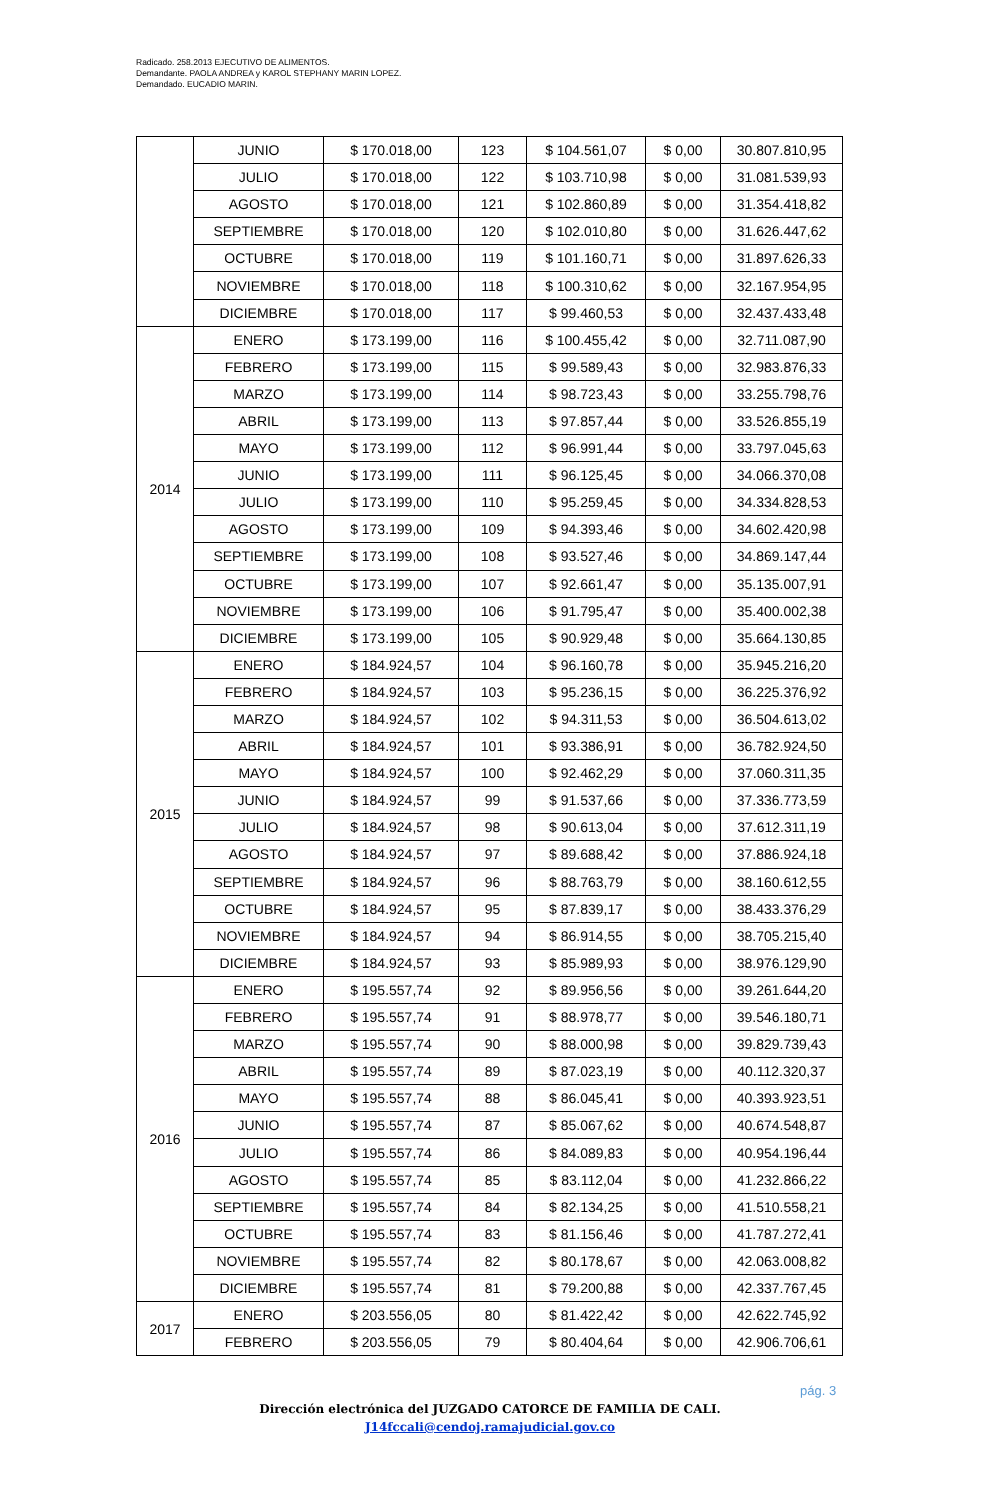Radicado. 258.2013 EJECUTIVO DE ALIMENTOS.
Demandante. PAOLA ANDREA y KAROL STEPHANY MARIN LOPEZ.
Demandado. EUCADIO MARIN.
| | JUNIO | $ 170.018,00 | 123 | $ 104.561,07 | $ 0,00 | 30.807.810,95 |
| | JULIO | $ 170.018,00 | 122 | $ 103.710,98 | $ 0,00 | 31.081.539,93 |
| | AGOSTO | $ 170.018,00 | 121 | $ 102.860,89 | $ 0,00 | 31.354.418,82 |
| | SEPTIEMBRE | $ 170.018,00 | 120 | $ 102.010,80 | $ 0,00 | 31.626.447,62 |
| | OCTUBRE | $ 170.018,00 | 119 | $ 101.160,71 | $ 0,00 | 31.897.626,33 |
| | NOVIEMBRE | $ 170.018,00 | 118 | $ 100.310,62 | $ 0,00 | 32.167.954,95 |
| | DICIEMBRE | $ 170.018,00 | 117 | $ 99.460,53 | $ 0,00 | 32.437.433,48 |
| 2014 | ENERO | $ 173.199,00 | 116 | $ 100.455,42 | $ 0,00 | 32.711.087,90 |
| | FEBRERO | $ 173.199,00 | 115 | $ 99.589,43 | $ 0,00 | 32.983.876,33 |
| | MARZO | $ 173.199,00 | 114 | $ 98.723,43 | $ 0,00 | 33.255.798,76 |
| | ABRIL | $ 173.199,00 | 113 | $ 97.857,44 | $ 0,00 | 33.526.855,19 |
| | MAYO | $ 173.199,00 | 112 | $ 96.991,44 | $ 0,00 | 33.797.045,63 |
| | JUNIO | $ 173.199,00 | 111 | $ 96.125,45 | $ 0,00 | 34.066.370,08 |
| | JULIO | $ 173.199,00 | 110 | $ 95.259,45 | $ 0,00 | 34.334.828,53 |
| | AGOSTO | $ 173.199,00 | 109 | $ 94.393,46 | $ 0,00 | 34.602.420,98 |
| | SEPTIEMBRE | $ 173.199,00 | 108 | $ 93.527,46 | $ 0,00 | 34.869.147,44 |
| | OCTUBRE | $ 173.199,00 | 107 | $ 92.661,47 | $ 0,00 | 35.135.007,91 |
| | NOVIEMBRE | $ 173.199,00 | 106 | $ 91.795,47 | $ 0,00 | 35.400.002,38 |
| | DICIEMBRE | $ 173.199,00 | 105 | $ 90.929,48 | $ 0,00 | 35.664.130,85 |
| 2015 | ENERO | $ 184.924,57 | 104 | $ 96.160,78 | $ 0,00 | 35.945.216,20 |
| | FEBRERO | $ 184.924,57 | 103 | $ 95.236,15 | $ 0,00 | 36.225.376,92 |
| | MARZO | $ 184.924,57 | 102 | $ 94.311,53 | $ 0,00 | 36.504.613,02 |
| | ABRIL | $ 184.924,57 | 101 | $ 93.386,91 | $ 0,00 | 36.782.924,50 |
| | MAYO | $ 184.924,57 | 100 | $ 92.462,29 | $ 0,00 | 37.060.311,35 |
| | JUNIO | $ 184.924,57 | 99 | $ 91.537,66 | $ 0,00 | 37.336.773,59 |
| | JULIO | $ 184.924,57 | 98 | $ 90.613,04 | $ 0,00 | 37.612.311,19 |
| | AGOSTO | $ 184.924,57 | 97 | $ 89.688,42 | $ 0,00 | 37.886.924,18 |
| | SEPTIEMBRE | $ 184.924,57 | 96 | $ 88.763,79 | $ 0,00 | 38.160.612,55 |
| | OCTUBRE | $ 184.924,57 | 95 | $ 87.839,17 | $ 0,00 | 38.433.376,29 |
| | NOVIEMBRE | $ 184.924,57 | 94 | $ 86.914,55 | $ 0,00 | 38.705.215,40 |
| | DICIEMBRE | $ 184.924,57 | 93 | $ 85.989,93 | $ 0,00 | 38.976.129,90 |
| 2016 | ENERO | $ 195.557,74 | 92 | $ 89.956,56 | $ 0,00 | 39.261.644,20 |
| | FEBRERO | $ 195.557,74 | 91 | $ 88.978,77 | $ 0,00 | 39.546.180,71 |
| | MARZO | $ 195.557,74 | 90 | $ 88.000,98 | $ 0,00 | 39.829.739,43 |
| | ABRIL | $ 195.557,74 | 89 | $ 87.023,19 | $ 0,00 | 40.112.320,37 |
| | MAYO | $ 195.557,74 | 88 | $ 86.045,41 | $ 0,00 | 40.393.923,51 |
| | JUNIO | $ 195.557,74 | 87 | $ 85.067,62 | $ 0,00 | 40.674.548,87 |
| | JULIO | $ 195.557,74 | 86 | $ 84.089,83 | $ 0,00 | 40.954.196,44 |
| | AGOSTO | $ 195.557,74 | 85 | $ 83.112,04 | $ 0,00 | 41.232.866,22 |
| | SEPTIEMBRE | $ 195.557,74 | 84 | $ 82.134,25 | $ 0,00 | 41.510.558,21 |
| | OCTUBRE | $ 195.557,74 | 83 | $ 81.156,46 | $ 0,00 | 41.787.272,41 |
| | NOVIEMBRE | $ 195.557,74 | 82 | $ 80.178,67 | $ 0,00 | 42.063.008,82 |
| | DICIEMBRE | $ 195.557,74 | 81 | $ 79.200,88 | $ 0,00 | 42.337.767,45 |
| 2017 | ENERO | $ 203.556,05 | 80 | $ 81.422,42 | $ 0,00 | 42.622.745,92 |
| | FEBRERO | $ 203.556,05 | 79 | $ 80.404,64 | $ 0,00 | 42.906.706,61 |
pág. 3
Dirección electrónica del JUZGADO CATORCE DE FAMILIA DE CALI.
J14fccali@cendoj.ramajudicial.gov.co